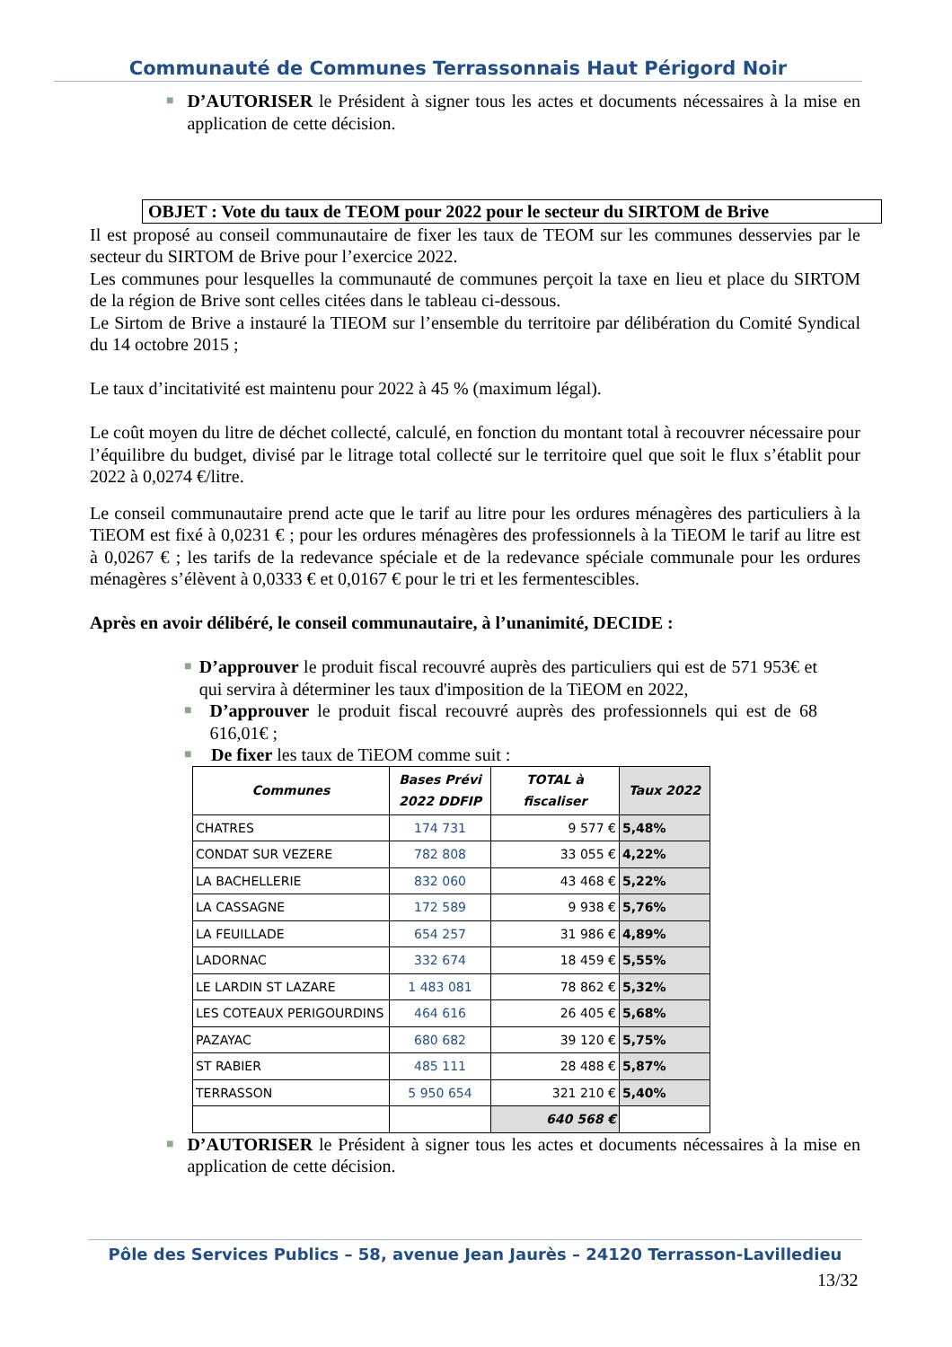Communauté de Communes Terrassonnais Haut Périgord Noir
■
D’AUTORISER le Président à signer tous les actes et documents nécessaires à la mise en application de cette décision.
OBJET : Vote du taux de TEOM pour 2022 pour le secteur du SIRTOM de Brive
Il est proposé au conseil communautaire de fixer les taux de TEOM sur les communes desservies par le secteur du SIRTOM de Brive pour l’exercice 2022.
Les communes pour lesquelles la communauté de communes perçoit la taxe en lieu et place du SIRTOM de la région de Brive sont celles citées dans le tableau ci-dessous.
Le Sirtom de Brive a instauré la TIEOM sur l’ensemble du territoire par délibération du Comité Syndical du 14 octobre 2015 ;
Le taux d’incitativité est maintenu pour 2022 à 45 % (maximum légal).
Le coût moyen du litre de déchet collecté, calculé, en fonction du montant total à recouvrer nécessaire pour l’équilibre du budget, divisé par le litrage total collecté sur le territoire quel que soit le flux s’établit pour 2022 à 0,0274 €/litre.
Le conseil communautaire prend acte que le tarif au litre pour les ordures ménagères des particuliers à la TiEOM est fixé à 0,0231 € ; pour les ordures ménagères des professionnels à la TiEOM le tarif au litre est à 0,0267 € ; les tarifs de la redevance spéciale et de la redevance spéciale communale pour les ordures ménagères s’élèvent à 0,0333 € et 0,0167 € pour le tri et les fermentescibles.
Après en avoir délibéré, le conseil communautaire, à l’unanimité, DECIDE :
■
D’approuver le produit fiscal recouvré auprès des particuliers qui est de 571 953€ et qui servira à déterminer les taux d'imposition de la TiEOM en 2022,
■
D’approuver le produit fiscal recouvré auprès des professionnels qui est de 68 616,01€ ;
■
De fixer les taux de TiEOM comme suit :
| Communes | Bases Prévi 2022 DDFIP | TOTAL à fiscaliser | Taux 2022 |
| --- | --- | --- | --- |
| CHATRES | 174 731 | 9 577 € | 5,48% |
| CONDAT SUR VEZERE | 782 808 | 33 055 € | 4,22% |
| LA BACHELLERIE | 832 060 | 43 468 € | 5,22% |
| LA CASSAGNE | 172 589 | 9 938 € | 5,76% |
| LA FEUILLADE | 654 257 | 31 986 € | 4,89% |
| LADORNAC | 332 674 | 18 459 € | 5,55% |
| LE LARDIN ST LAZARE | 1 483 081 | 78 862 € | 5,32% |
| LES COTEAUX PERIGOURDINS | 464 616 | 26 405 € | 5,68% |
| PAZAYAC | 680 682 | 39 120 € | 5,75% |
| ST RABIER | 485 111 | 28 488 € | 5,87% |
| TERRASSON | 5 950 654 | 321 210 € | 5,40% |
| | | 640 568 € | |
■
D’AUTORISER le Président à signer tous les actes et documents nécessaires à la mise en application de cette décision.
Pôle des Services Publics – 58, avenue Jean Jaurès – 24120 Terrasson-Lavilledieu
13/32